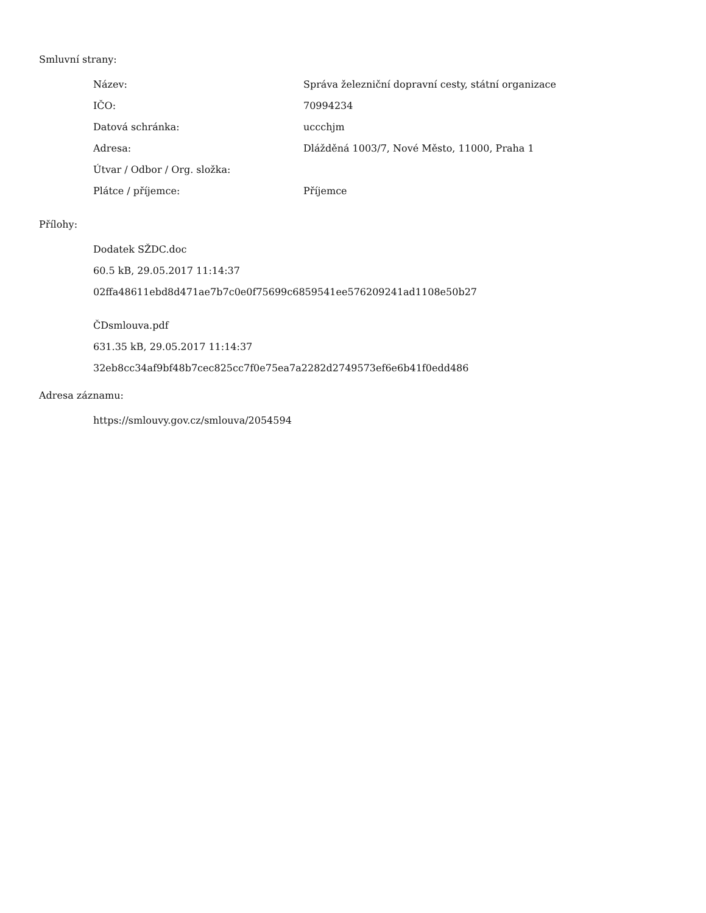Smluvní strany:
| Název: | Správa železniční dopravní cesty, státní organizace |
| IČO: | 70994234 |
| Datová schránka: | uccchjm |
| Adresa: | Dlážděná 1003/7, Nové Město, 11000, Praha 1 |
| Útvar / Odbor / Org. složka: | |
| Plátce / příjemce: | Příjemce |
Přílohy:
Dodatek SŽDC.doc
60.5 kB, 29.05.2017 11:14:37
02ffa48611ebd8d471ae7b7c0e0f75699c6859541ee576209241ad1108e50b27
ČDsmlouva.pdf
631.35 kB, 29.05.2017 11:14:37
32eb8cc34af9bf48b7cec825cc7f0e75ea7a2282d2749573ef6e6b41f0edd486
Adresa záznamu:
https://smlouvy.gov.cz/smlouva/2054594